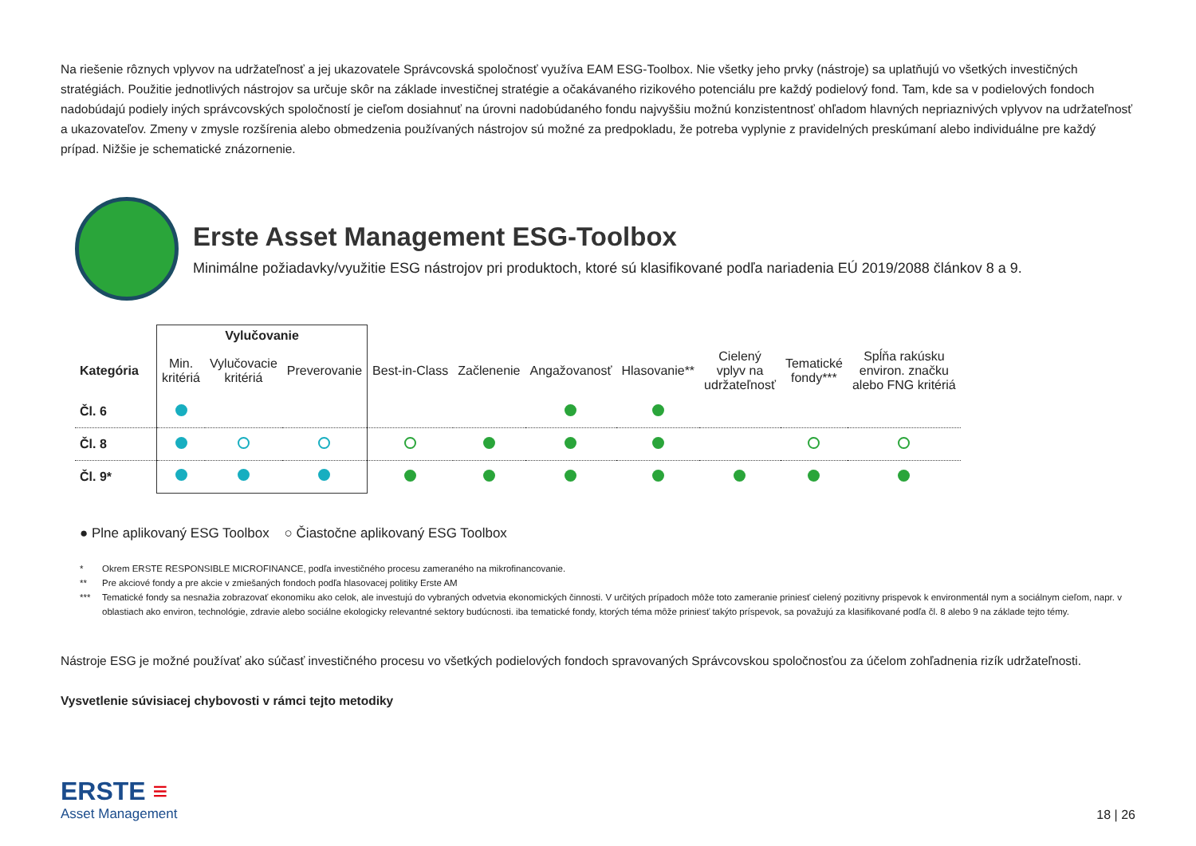Na riešenie rôznych vplyvov na udržateľnosť a jej ukazovatele Správcovská spoločnosť využíva EAM ESG-Toolbox. Nie všetky jeho prvky (nástroje) sa uplatňujú vo všetkých investičných stratégiách. Použitie jednotlivých nástrojov sa určuje skôr na základe investičnej stratégie a očakávaného rizikového potenciálu pre každý podielový fond. Tam, kde sa v podielových fondoch nadobúdajú podiely iných správcovských spoločností je cieľom dosiahnuť na úrovni nadobúdaného fondu najvyššiu možnú konzistentnosť ohľadom hlavných nepriaznivých vplyvov na udržateľnosť a ukazovateľov. Zmeny v zmysle rozšírenia alebo obmedzenia používaných nástrojov sú možné za predpokladu, že potreba vyplynie z pravidelných preskúmaní alebo individuálne pre každý prípad. Nižšie je schematické znázornenie.
Erste Asset Management ESG-Toolbox
Minimálne požiadavky/využitie ESG nástrojov pri produktoch, ktoré sú klasifikované podľa nariadenia EÚ 2019/2088 článkov 8 a 9.
| | Vylučovanie | | | | | | | | | |
| --- | --- | --- | --- | --- | --- | --- | --- | --- | --- | --- |
| Kategória | Min. kritériá | Vylučovacie kritériá | Preverovanie | Best-in-Class | Začlenenie | Angažovanosť | Hlasovanie** | Cielený vplyv na udržateľnosť | Tematické fondy*** | Spĺňa rakúsku environ. značku alebo FNG kritériá |
| Čl. 6 | | | | | | | | | | |
| Čl. 8 | | | | | | | | | | |
| Čl. 9* | | | | | | | | | | |
● Plne aplikovaný ESG Toolbox ○ Čiastočne aplikovaný ESG Toolbox
* Okrem ERSTE RESPONSIBLE MICROFINANCE, podľa investičného procesu zameraného na mikrofinancovanie.
** Pre akciové fondy a pre akcie v zmiešaných fondoch podľa hlasovacej politiky Erste AM
*** Tematické fondy sa nesnažia zobrazovať ekonomiku ako celok, ale investujú do vybraných odvetvia ekonomických činnosti. V určitých prípadoch môže toto zameranie priniesť cielený pozitivny prispevok k environmentál nym a sociálnym cieľom, napr. v oblastiach ako environ, technológie, zdravie alebo sociálne ekologicky relevantné sektory budúcnosti. iba tematické fondy, ktorých téma môže priniesť takýto príspevok, sa považujú za klasifikované podľa čl. 8 alebo 9 na základe tejto témy.
Nástroje ESG je možné používať ako súčasť investičného procesu vo všetkých podielových fondoch spravovaných Správcovskou spoločnosťou za účelom zohľadnenia rizík udržateľnosti.
Vysvetlenie súvisiacej chybovosti v rámci tejto metodiky
ERSTE ≡
Asset Management
18 | 26